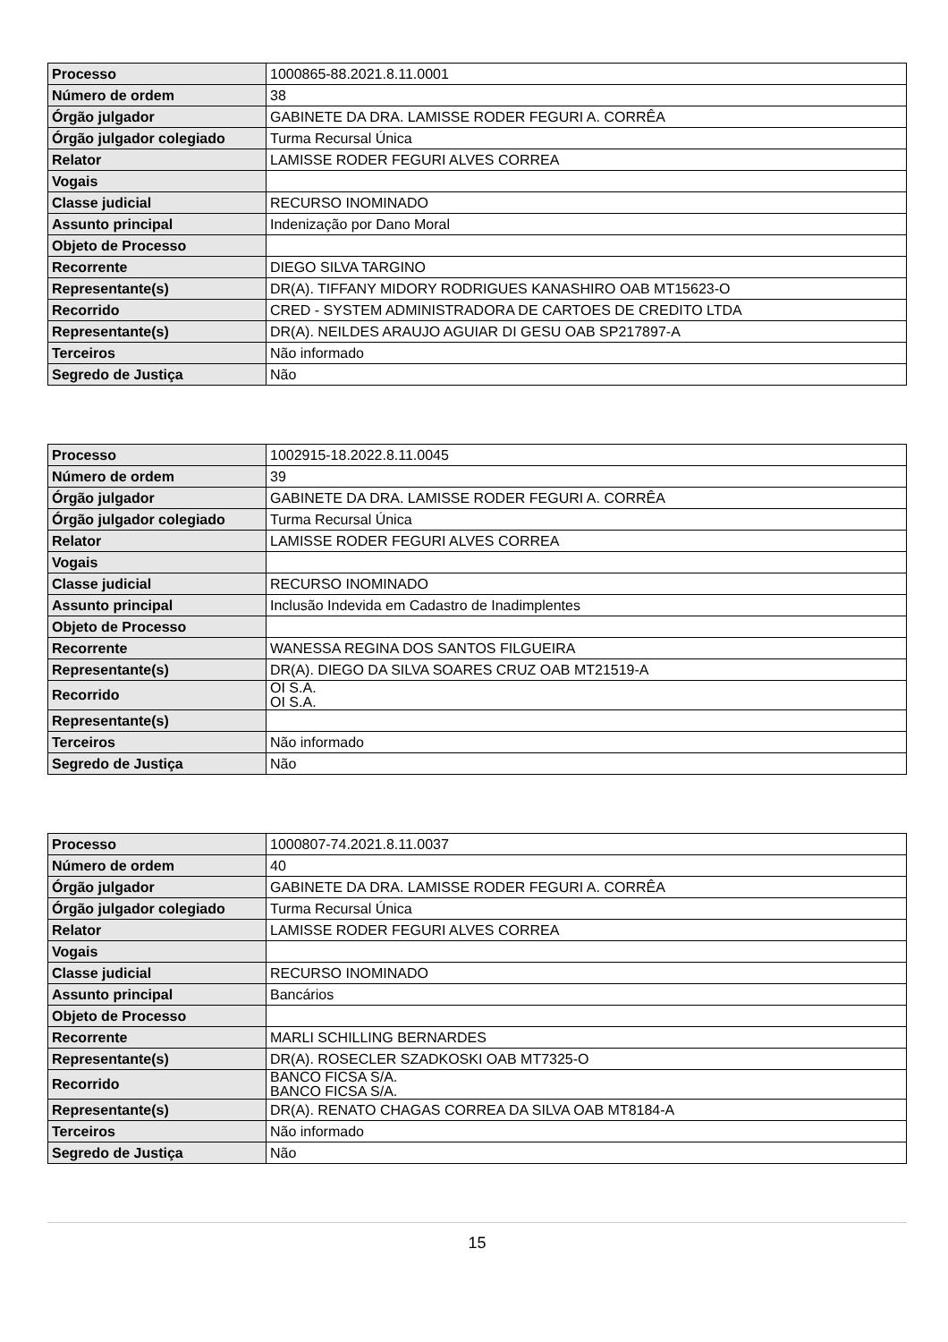| Processo | 1000865-88.2021.8.11.0001 |
| Número de ordem | 38 |
| Órgão julgador | GABINETE DA DRA. LAMISSE RODER FEGURI A. CORRÊA |
| Órgão julgador colegiado | Turma Recursal Única |
| Relator | LAMISSE RODER FEGURI ALVES CORREA |
| Vogais | |
| Classe judicial | RECURSO INOMINADO |
| Assunto principal | Indenização por Dano Moral |
| Objeto de Processo | |
| Recorrente | DIEGO SILVA TARGINO |
| Representante(s) | DR(A). TIFFANY MIDORY RODRIGUES KANASHIRO OAB MT15623-O |
| Recorrido | CRED - SYSTEM ADMINISTRADORA DE CARTOES DE CREDITO LTDA |
| Representante(s) | DR(A). NEILDES ARAUJO AGUIAR DI GESU OAB SP217897-A |
| Terceiros | Não informado |
| Segredo de Justiça | Não |
| Processo | 1002915-18.2022.8.11.0045 |
| Número de ordem | 39 |
| Órgão julgador | GABINETE DA DRA. LAMISSE RODER FEGURI A. CORRÊA |
| Órgão julgador colegiado | Turma Recursal Única |
| Relator | LAMISSE RODER FEGURI ALVES CORREA |
| Vogais | |
| Classe judicial | RECURSO INOMINADO |
| Assunto principal | Inclusão Indevida em Cadastro de Inadimplentes |
| Objeto de Processo | |
| Recorrente | WANESSA REGINA DOS SANTOS FILGUEIRA |
| Representante(s) | DR(A). DIEGO DA SILVA SOARES CRUZ OAB MT21519-A |
| Recorrido | OI S.A. OI S.A. |
| Representante(s) | |
| Terceiros | Não informado |
| Segredo de Justiça | Não |
| Processo | 1000807-74.2021.8.11.0037 |
| Número de ordem | 40 |
| Órgão julgador | GABINETE DA DRA. LAMISSE RODER FEGURI A. CORRÊA |
| Órgão julgador colegiado | Turma Recursal Única |
| Relator | LAMISSE RODER FEGURI ALVES CORREA |
| Vogais | |
| Classe judicial | RECURSO INOMINADO |
| Assunto principal | Bancários |
| Objeto de Processo | |
| Recorrente | MARLI SCHILLING BERNARDES |
| Representante(s) | DR(A). ROSECLER SZADKOSKI OAB MT7325-O |
| Recorrido | BANCO FICSA S/A. BANCO FICSA S/A. |
| Representante(s) | DR(A). RENATO CHAGAS CORREA DA SILVA OAB MT8184-A |
| Terceiros | Não informado |
| Segredo de Justiça | Não |
15